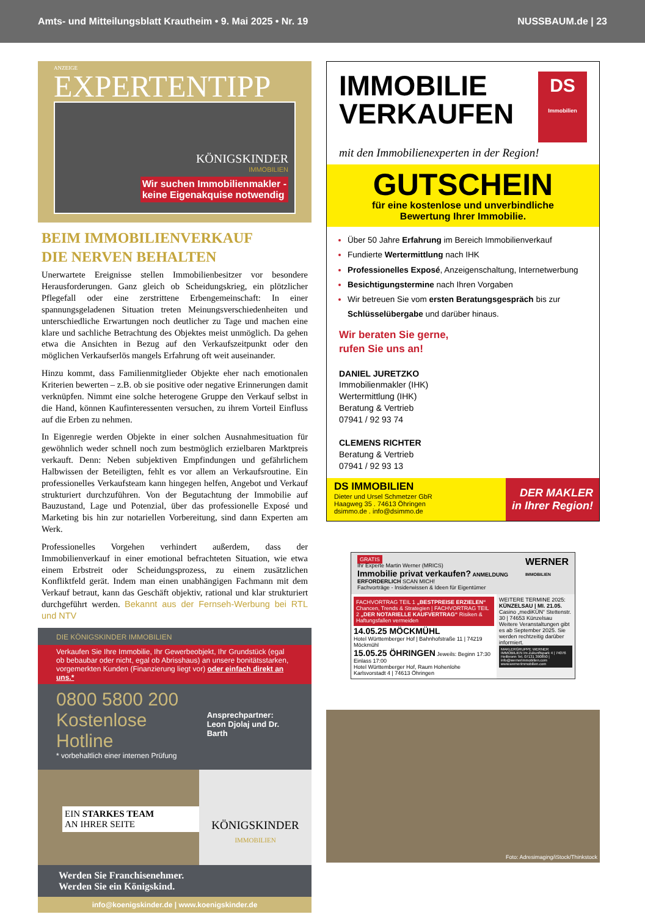Amts- und Mitteilungsblatt Krautheim • 9. Mai 2025 • Nr. 19 NUSSBAUM.de | 23
ANZEIGE
EXPERTENTIPP
KÖNIGSKINDER
IMMOBILIEN
Wir suchen Immobilienmakler -
keine Eigenakquise notwendig
BEIM IMMOBILIENVERKAUF
DIE NERVEN BEHALTEN
Unerwartete Ereignisse stellen Immobilienbesitzer vor besondere Herausforderungen. Ganz gleich ob Scheidungskrieg, ein plötzlicher Pflegefall oder eine zerstrittene Erbengemeinschaft: In einer spannungsgeladenen Situation treten Meinungsverschiedenheiten und unterschiedliche Erwartungen noch deutlicher zu Tage und machen eine klare und sachliche Betrachtung des Objektes meist unmöglich. Da gehen etwa die Ansichten in Bezug auf den Verkaufszeitpunkt oder den möglichen Verkaufserlös mangels Erfahrung oft weit auseinander.
Hinzu kommt, dass Familienmitglieder Objekte eher nach emotionalen Kriterien bewerten – z.B. ob sie positive oder negative Erinnerungen damit verknüpfen. Nimmt eine solche heterogene Gruppe den Verkauf selbst in die Hand, können Kaufinteressenten versuchen, zu ihrem Vorteil Einfluss auf die Erben zu nehmen.
In Eigenregie werden Objekte in einer solchen Ausnahmesituation für gewöhnlich weder schnell noch zum bestmöglich erzielbaren Marktpreis verkauft. Denn: Neben subjektiven Empfindungen und gefährlichem Halbwissen der Beteiligten, fehlt es vor allem an Verkaufsroutine. Ein professionelles Verkaufsteam kann hingegen helfen, Angebot und Verkauf strukturiert durchzuführen. Von der Begutachtung der Immobilie auf Bauzustand, Lage und Potenzial, über das professionelle Exposé und Marketing bis hin zur notariellen Vorbereitung, sind dann Experten am Werk.
Professionelles Vorgehen verhindert außerdem, dass der Immobilienverkauf in einer emotional befrachteten Situation, wie etwa einem Erbstreit oder Scheidungsprozess, zu einem zusätzlichen Konfliktfeld gerät. Indem man einen unabhängigen Fachmann mit dem Verkauf betraut, kann das Geschäft objektiv, rational und klar strukturiert durchgeführt werden. Bekannt aus der Fernseh-Werbung bei RTL und NTV
DIE KÖNIGSKINDER IMMOBILIEN
Verkaufen Sie Ihre Immobilie, Ihr Gewerbeobjekt, Ihr Grundstück (egal ob bebaubar oder nicht, egal ob Abrisshaus) an unsere bonitätsstarken, vorgemerkten Kunden (Finanzierung liegt vor) oder einfach direkt an uns.*
0800 5800 200
Kostenlose Hotline
* vorbehaltlich einer internen Prüfung
Ansprechpartner:
Leon Djolaj und Dr. Barth
EIN STARKES TEAM
AN IHRER SEITE
KÖNIGSKINDER
IMMOBILIEN
Werden Sie Franchisenehmer.
Werden Sie ein Königskind.
info@koenigskinder.de | www.koenigskinder.de
IMMOBILIE
VERKAUFEN
DS
Immobilien
mit den Immobilienexperten in der Region!
GUTSCHEIN
für eine kostenlose und unverbindliche
Bewertung Ihrer Immobilie.
Über 50 Jahre Erfahrung im Bereich Immobilienverkauf
Fundierte Wertermittlung nach IHK
Professionelles Exposé, Anzeigenschaltung, Internetwerbung
Besichtigungstermine nach Ihren Vorgaben
Wir betreuen Sie vom ersten Beratungsgespräch bis zur Schlüsselübergabe und darüber hinaus.
Wir beraten Sie gerne,
rufen Sie uns an!
DANIEL JURETZKO
Immobilienmakler (IHK)
Wertermittlung (IHK)
Beratung & Vertrieb
07941 / 92 93 74
CLEMENS RICHTER
Beratung & Vertrieb
07941 / 92 93 13
DS IMMOBILIEN
Dieter und Ursel Schmetzer GbR
Haagweg 35 . 74613 Öhringen
dsimmo.de . info@dsimmo.de
DER MAKLER
in Ihrer Region!
GRATIS WERNER
IMMOBILIEN
Ihr Experte Martin Werner (MRICS)
Immobilie privat verkaufen? ANMELDUNG ERFORDERLICH SCAN MICH!
Fachvorträge - Insiderwissen & Ideen für Eigentümer
FACHVORTRAG TEIL 1 „BESTPREISE ERZIELEN“ Chancen, Trends & Strategien | FACHVORTRAG TEIL 2 „DER NOTARIELLE KAUFVERTRAG“ Risiken & Haftungsfallen vermeiden
14.05.25 MÖCKMÜHL
Hotel Württemberger Hof | Bahnhofstraße 11 | 74219 Möckmühl
15.05.25 ÖHRINGEN Jeweils: Beginn 17:30 Einlass 17:00
Hotel Württemberger Hof, Raum Hohenlohe Karlsvorstadt 4 | 74613 Öhringen
WEITERE TERMINE 2025:
KÜNZELSAU | MI. 21.05.
Casino „mediKÜN“ Stettenstr. 30 | 74653 Künzelsau
Weitere Veranstaltungen gibt es ab September 2025. Sie werden rechtzeitig darüber informiert.
MAKLERGRUPPE WERNER IMMOBILIEN Im Zukunftspark 4 | 74076 Heilbronn Tel. 07131 390850 | info@wernerimmobilien.com www.wernerimmobilien.com
Foto: Adresimaging/iStock/Thinkstock